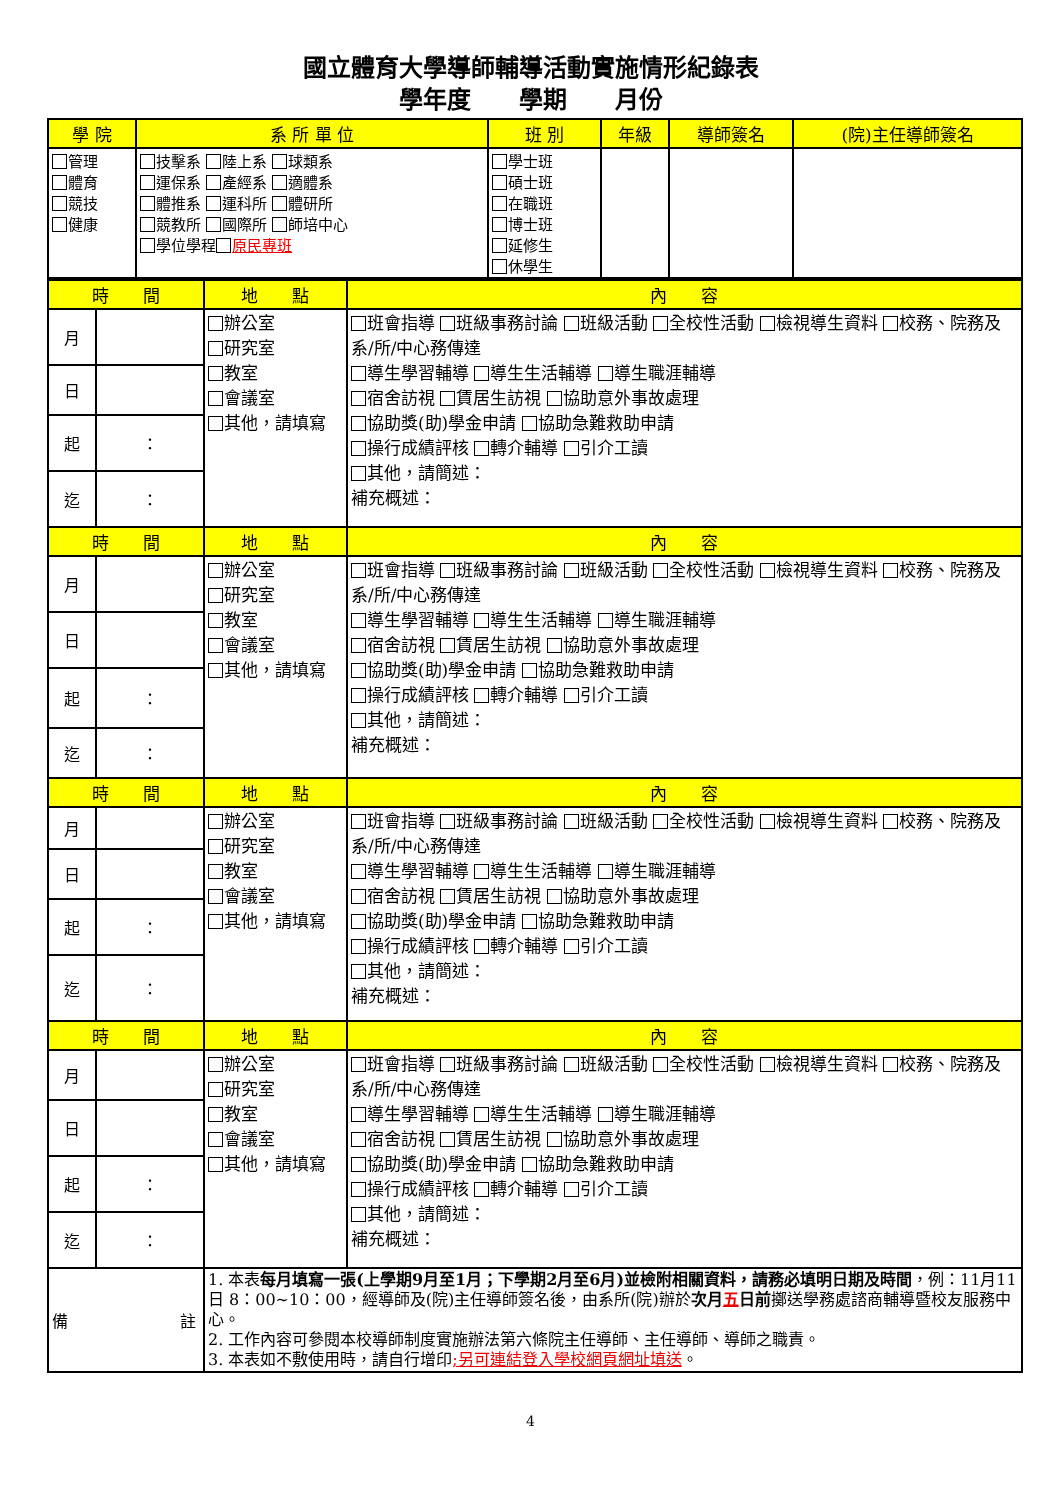國立體育大學導師輔導活動實施情形紀錄表
學年度　　學期　　月份
| 學 院 | 系 所 單 位 | 班 別 | 年級 | 導師簽名 | (院)主任導師簽名 |
| --- | --- | --- | --- | --- | --- |
| 管理 體育 競技 健康 | 技擊系 陸上系 球類系 運保系 產經系 適體系 體推系 運科所 體研所 競教所 國際所 師培中心 學位學程 原民專班 | 學士班 碩士班 在職班 博士班 延修生 休學生 | | | |
| 時 間 | | 地 點 | 內 容 |
| --- | --- | --- | --- |
| 月 | | 辦公室 研究室 教室 會議室 其他，請填寫 | 班會指導 班級事務討論 班級活動 全校性活動 檢視導生資料 校務、院務及系/所/中心務傳達 導生學習輔導 導生生活輔導 導生職涯輔導 宿舍訪視 賃居生訪視 協助意外事故處理 協助獎(助)學金申請 協助急難救助申請 操行成績評核 轉介輔導 引介工讀 其他，請簡述： 補充概述： |
| 日 | | | |
| 起 | ： | | |
| 迄 | ： | | |
| 時 間 | | 地 點 | 內 容 |
| 月 | | 辦公室 研究室 教室 會議室 其他，請填寫 | 班會指導 班級事務討論 班級活動 全校性活動 檢視導生資料 校務、院務及系/所/中心務傳達 導生學習輔導 導生生活輔導 導生職涯輔導 宿舍訪視 賃居生訪視 協助意外事故處理 協助獎(助)學金申請 協助急難救助申請 操行成績評核 轉介輔導 引介工讀 其他，請簡述： 補充概述： |
| 日 | | | |
| 起 | ： | | |
| 迄 | ： | | |
| 時 間 | | 地 點 | 內 容 |
| 月 | | 辦公室 研究室 教室 會議室 其他，請填寫 | 班會指導 班級事務討論 班級活動 全校性活動 檢視導生資料 校務、院務及系/所/中心務傳達 導生學習輔導 導生生活輔導 導生職涯輔導 宿舍訪視 賃居生訪視 協助意外事故處理 協助獎(助)學金申請 協助急難救助申請 操行成績評核 轉介輔導 引介工讀 其他，請簡述： 補充概述： |
| 日 | | | |
| 起 | ： | | |
| 迄 | ： | | |
| 時 間 | | 地 點 | 內 容 |
| 月 | | 辦公室 研究室 教室 會議室 其他，請填寫 | 班會指導 班級事務討論 班級活動 全校性活動 檢視導生資料 校務、院務及系/所/中心務傳達 導生學習輔導 導生生活輔導 導生職涯輔導 宿舍訪視 賃居生訪視 協助意外事故處理 協助獎(助)學金申請 協助急難救助申請 操行成績評核 轉介輔導 引介工讀 其他，請簡述： 補充概述： |
| 日 | | | |
| 起 | ： | | |
| 迄 | ： | | |
| 備 註 | | 1. 本表 每月填寫一張(上學期9月至1月；下學期2月至6月)並檢附相關資料，請務必填明日期及時間 ，例：11月11日 8：00~10：00，經導師及(院)主任導師簽名後，由系所(院)辦於 次月 五 日前 擲送學務處諮商輔導暨校友服務中心。 2. 工作內容可參閱本校導師制度實施辦法第六條院主任導師、主任導師、導師之職責。 3. 本表如不敷使用時，請自行增印 ;另可連結登入學校網頁網址填送 。 | |
4